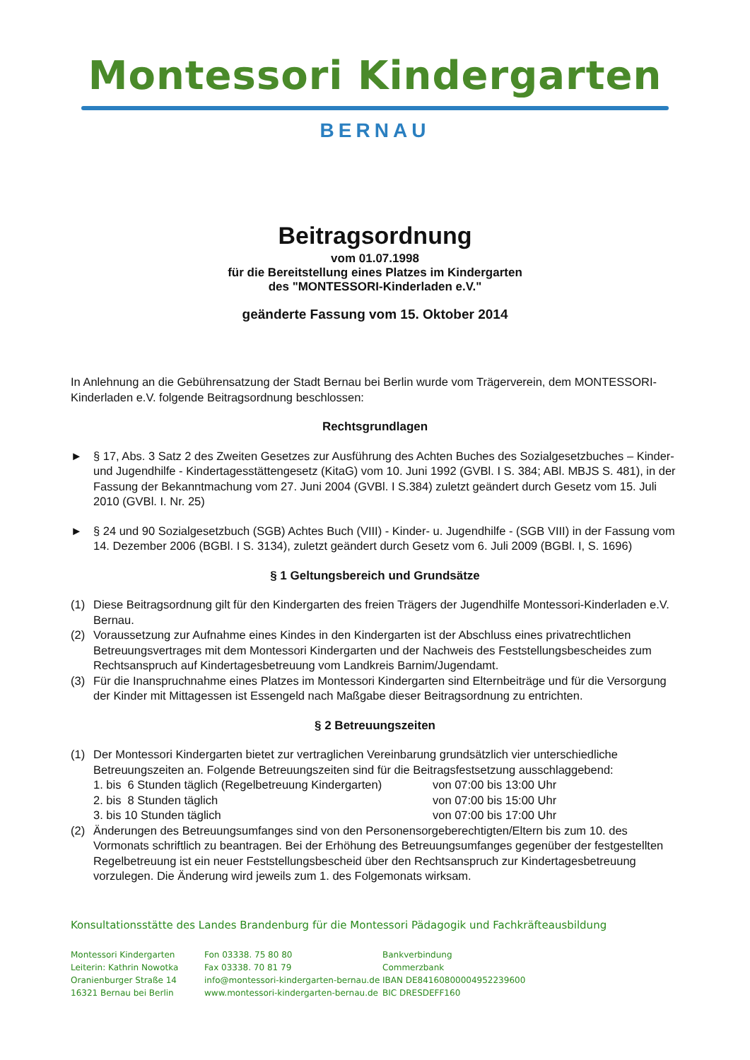Montessori Kindergarten
BERNAU
Beitragsordnung
vom 01.07.1998
für die Bereitstellung eines Platzes im Kindergarten
des "MONTESSORI-Kinderladen e.V."
geänderte Fassung vom 15. Oktober 2014
In Anlehnung an die Gebührensatzung der Stadt Bernau bei Berlin wurde vom Trägerverein, dem MONTESSORI-Kinderladen e.V. folgende Beitragsordnung beschlossen:
Rechtsgrundlagen
► § 17, Abs. 3 Satz 2 des Zweiten Gesetzes zur Ausführung des Achten Buches des Sozialgesetzbuches – Kinder- und Jugendhilfe - Kindertagesstättengesetz (KitaG) vom 10. Juni 1992 (GVBl. I S. 384; ABl. MBJS S. 481), in der Fassung der Bekanntmachung vom 27. Juni 2004 (GVBl. I S.384) zuletzt geändert durch Gesetz vom 15. Juli 2010 (GVBl. I. Nr. 25)
► § 24 und 90 Sozialgesetzbuch (SGB) Achtes Buch (VIII) - Kinder- u. Jugendhilfe - (SGB VIII) in der Fassung vom 14. Dezember 2006 (BGBl. I S. 3134), zuletzt geändert durch Gesetz vom 6. Juli 2009 (BGBl. I, S. 1696)
§ 1 Geltungsbereich und Grundsätze
(1) Diese Beitragsordnung gilt für den Kindergarten des freien Trägers der Jugendhilfe Montessori-Kinderladen e.V. Bernau.
(2) Voraussetzung zur Aufnahme eines Kindes in den Kindergarten ist der Abschluss eines privatrechtlichen Betreuungsvertrages mit dem Montessori Kindergarten und der Nachweis des Feststellungsbescheides zum Rechtsanspruch auf Kindertagesbetreuung vom Landkreis Barnim/Jugendamt.
(3) Für die Inanspruchnahme eines Platzes im Montessori Kindergarten sind Elternbeiträge und für die Versorgung der Kinder mit Mittagessen ist Essengeld nach Maßgabe dieser Beitragsordnung zu entrichten.
§ 2 Betreuungszeiten
(1) Der Montessori Kindergarten bietet zur vertraglichen Vereinbarung grundsätzlich vier unterschiedliche Betreuungszeiten an. Folgende Betreuungszeiten sind für die Beitragsfestsetzung ausschlaggebend:
1. bis 6 Stunden täglich (Regelbetreuung Kindergarten) von 07:00 bis 13:00 Uhr
2. bis 8 Stunden täglich von 07:00 bis 15:00 Uhr
3. bis 10 Stunden täglich von 07:00 bis 17:00 Uhr
(2) Änderungen des Betreuungsumfanges sind von den Personensorgeberechtigten/Eltern bis zum 10. des Vormonats schriftlich zu beantragen. Bei der Erhöhung des Betreuungsumfanges gegenüber der festgestellten Regelbetreuung ist ein neuer Feststellungsbescheid über den Rechtsanspruch zur Kindertagesbetreuung vorzulegen. Die Änderung wird jeweils zum 1. des Folgemonats wirksam.
Konsultationsstätte des Landes Brandenburg für die Montessori Pädagogik und Fachkräfteausbildung
Montessori Kindergarten
Leiterin: Kathrin Nowotka
Oranienburger Straße 14
16321 Bernau bei Berlin
Fon 03338. 75 80 80
Fax 03338. 70 81 79
info@montessori-kindergarten-bernau.de
www.montessori-kindergarten-bernau.de
Bankverbindung
Commerzbank
IBAN DE84160800004952239600
BIC DRESDEFF160